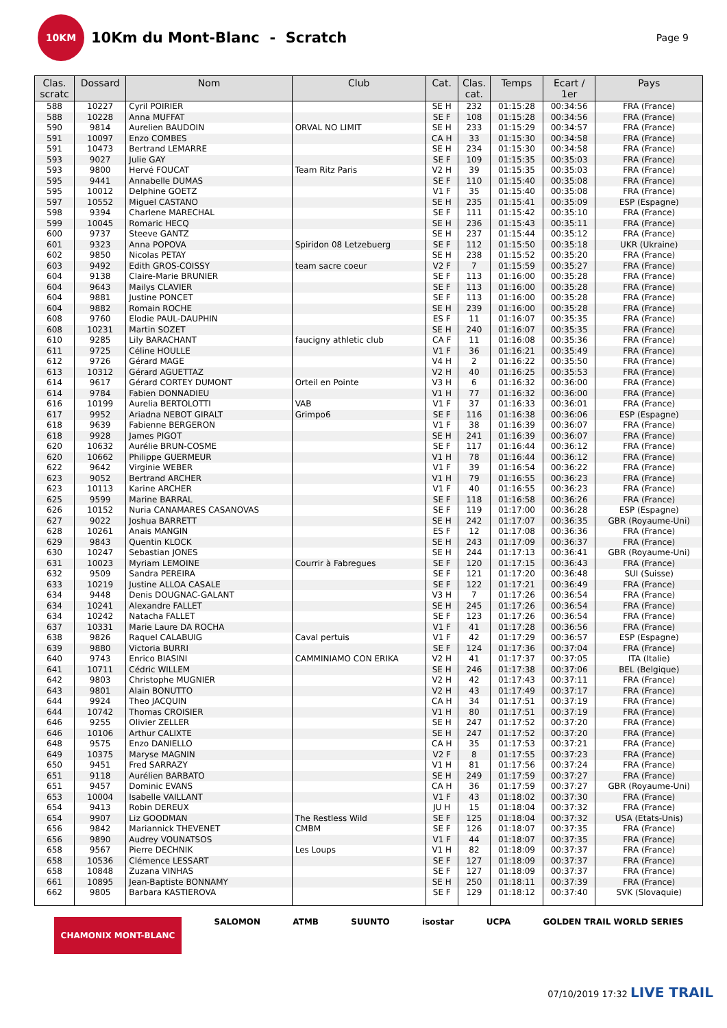10KM
10Km du Mont-Blanc - Scratch
Page 9
| Clas. scratc | Dossard | Nom | Club | Cat. | Clas. cat. | Temps | Ecart / 1er | Pays |
| --- | --- | --- | --- | --- | --- | --- | --- | --- |
| 588 | 10227 | Cyril POIRIER | | SE H | 232 | 01:15:28 | 00:34:56 | FRA (France) |
| 588 | 10228 | Anna MUFFAT | | SE F | 108 | 01:15:28 | 00:34:56 | FRA (France) |
| 590 | 9814 | Aurelien BAUDOIN | ORVAL NO LIMIT | SE H | 233 | 01:15:29 | 00:34:57 | FRA (France) |
| 591 | 10097 | Enzo COMBES | | CA H | 33 | 01:15:30 | 00:34:58 | FRA (France) |
| 591 | 10473 | Bertrand LEMARRE | | SE H | 234 | 01:15:30 | 00:34:58 | FRA (France) |
| 593 | 9027 | Julie GAY | | SE F | 109 | 01:15:35 | 00:35:03 | FRA (France) |
| 593 | 9800 | Hervé FOUCAT | Team Ritz Paris | V2 H | 39 | 01:15:35 | 00:35:03 | FRA (France) |
| 595 | 9441 | Annabelle DUMAS | | SE F | 110 | 01:15:40 | 00:35:08 | FRA (France) |
| 595 | 10012 | Delphine GOETZ | | V1 F | 35 | 01:15:40 | 00:35:08 | FRA (France) |
| 597 | 10552 | Miguel CASTANO | | SE H | 235 | 01:15:41 | 00:35:09 | ESP (Espagne) |
| 598 | 9394 | Charlene MARECHAL | | SE F | 111 | 01:15:42 | 00:35:10 | FRA (France) |
| 599 | 10045 | Romaric HECQ | | SE H | 236 | 01:15:43 | 00:35:11 | FRA (France) |
| 600 | 9737 | Steeve GANTZ | | SE H | 237 | 01:15:44 | 00:35:12 | FRA (France) |
| 601 | 9323 | Anna POPOVA | Spiridon 08 Letzebuerg | SE F | 112 | 01:15:50 | 00:35:18 | UKR (Ukraine) |
| 602 | 9850 | Nicolas PETAY | | SE H | 238 | 01:15:52 | 00:35:20 | FRA (France) |
| 603 | 9492 | Edith GROS-COISSY | team sacre coeur | V2 F | 7 | 01:15:59 | 00:35:27 | FRA (France) |
| 604 | 9138 | Claire-Marie BRUNIER | | SE F | 113 | 01:16:00 | 00:35:28 | FRA (France) |
| 604 | 9643 | Mailys CLAVIER | | SE F | 113 | 01:16:00 | 00:35:28 | FRA (France) |
| 604 | 9881 | Justine PONCET | | SE F | 113 | 01:16:00 | 00:35:28 | FRA (France) |
| 604 | 9882 | Romain ROCHE | | SE H | 239 | 01:16:00 | 00:35:28 | FRA (France) |
| 608 | 9760 | Elodie PAUL-DAUPHIN | | ES F | 11 | 01:16:07 | 00:35:35 | FRA (France) |
| 608 | 10231 | Martin SOZET | | SE H | 240 | 01:16:07 | 00:35:35 | FRA (France) |
| 610 | 9285 | Lily BARACHANT | faucigny athletic club | CA F | 11 | 01:16:08 | 00:35:36 | FRA (France) |
| 611 | 9725 | Céline HOULLE | | V1 F | 36 | 01:16:21 | 00:35:49 | FRA (France) |
| 612 | 9726 | Gérard MAGE | | V4 H | 2 | 01:16:22 | 00:35:50 | FRA (France) |
| 613 | 10312 | Gérard AGUETTAZ | | V2 H | 40 | 01:16:25 | 00:35:53 | FRA (France) |
| 614 | 9617 | Gérard CORTEY DUMONT | Orteil en Pointe | V3 H | 6 | 01:16:32 | 00:36:00 | FRA (France) |
| 614 | 9784 | Fabien DONNADIEU | | V1 H | 77 | 01:16:32 | 00:36:00 | FRA (France) |
| 616 | 10199 | Aurelia BERTOLOTTI | VAB | V1 F | 37 | 01:16:33 | 00:36:01 | FRA (France) |
| 617 | 9952 | Ariadna NEBOT GIRALT | Grimpo6 | SE F | 116 | 01:16:38 | 00:36:06 | ESP (Espagne) |
| 618 | 9639 | Fabienne BERGERON | | V1 F | 38 | 01:16:39 | 00:36:07 | FRA (France) |
| 618 | 9928 | James PIGOT | | SE H | 241 | 01:16:39 | 00:36:07 | FRA (France) |
| 620 | 10632 | Aurélie BRUN-COSME | | SE F | 117 | 01:16:44 | 00:36:12 | FRA (France) |
| 620 | 10662 | Philippe GUERMEUR | | V1 H | 78 | 01:16:44 | 00:36:12 | FRA (France) |
| 622 | 9642 | Virginie WEBER | | V1 F | 39 | 01:16:54 | 00:36:22 | FRA (France) |
| 623 | 9052 | Bertrand ARCHER | | V1 H | 79 | 01:16:55 | 00:36:23 | FRA (France) |
| 623 | 10113 | Karine ARCHER | | V1 F | 40 | 01:16:55 | 00:36:23 | FRA (France) |
| 625 | 9599 | Marine BARRAL | | SE F | 118 | 01:16:58 | 00:36:26 | FRA (France) |
| 626 | 10152 | Nuria CANAMARES CASANOVAS | | SE F | 119 | 01:17:00 | 00:36:28 | ESP (Espagne) |
| 627 | 9022 | Joshua BARRETT | | SE H | 242 | 01:17:07 | 00:36:35 | GBR (Royaume-Uni) |
| 628 | 10261 | Anais MANGIN | | ES F | 12 | 01:17:08 | 00:36:36 | FRA (France) |
| 629 | 9843 | Quentin KLOCK | | SE H | 243 | 01:17:09 | 00:36:37 | FRA (France) |
| 630 | 10247 | Sebastian JONES | | SE H | 244 | 01:17:13 | 00:36:41 | GBR (Royaume-Uni) |
| 631 | 10023 | Myriam LEMOINE | Courrir à Fabregues | SE F | 120 | 01:17:15 | 00:36:43 | FRA (France) |
| 632 | 9509 | Sandra PEREIRA | | SE F | 121 | 01:17:20 | 00:36:48 | SUI (Suisse) |
| 633 | 10219 | Justine ALLOA CASALE | | SE F | 122 | 01:17:21 | 00:36:49 | FRA (France) |
| 634 | 9448 | Denis DOUGNAC-GALANT | | V3 H | 7 | 01:17:26 | 00:36:54 | FRA (France) |
| 634 | 10241 | Alexandre FALLET | | SE H | 245 | 01:17:26 | 00:36:54 | FRA (France) |
| 634 | 10242 | Natacha FALLET | | SE F | 123 | 01:17:26 | 00:36:54 | FRA (France) |
| 637 | 10331 | Marie Laure DA ROCHA | | V1 F | 41 | 01:17:28 | 00:36:56 | FRA (France) |
| 638 | 9826 | Raquel CALABUIG | Caval pertuis | V1 F | 42 | 01:17:29 | 00:36:57 | ESP (Espagne) |
| 639 | 9880 | Victoria BURRI | | SE F | 124 | 01:17:36 | 00:37:04 | FRA (France) |
| 640 | 9743 | Enrico BIASINI | CAMMINIAMO CON ERIKA | V2 H | 41 | 01:17:37 | 00:37:05 | ITA (Italie) |
| 641 | 10711 | Cédric WILLEM | | SE H | 246 | 01:17:38 | 00:37:06 | BEL (Belgique) |
| 642 | 9803 | Christophe MUGNIER | | V2 H | 42 | 01:17:43 | 00:37:11 | FRA (France) |
| 643 | 9801 | Alain BONUTTO | | V2 H | 43 | 01:17:49 | 00:37:17 | FRA (France) |
| 644 | 9924 | Theo JACQUIN | | CA H | 34 | 01:17:51 | 00:37:19 | FRA (France) |
| 644 | 10742 | Thomas CROISIER | | V1 H | 80 | 01:17:51 | 00:37:19 | FRA (France) |
| 646 | 9255 | Olivier ZELLER | | SE H | 247 | 01:17:52 | 00:37:20 | FRA (France) |
| 646 | 10106 | Arthur CALIXTE | | SE H | 247 | 01:17:52 | 00:37:20 | FRA (France) |
| 648 | 9575 | Enzo DANIELLO | | CA H | 35 | 01:17:53 | 00:37:21 | FRA (France) |
| 649 | 10375 | Maryse MAGNIN | | V2 F | 8 | 01:17:55 | 00:37:23 | FRA (France) |
| 650 | 9451 | Fred SARRAZY | | V1 H | 81 | 01:17:56 | 00:37:24 | FRA (France) |
| 651 | 9118 | Aurélien BARBATO | | SE H | 249 | 01:17:59 | 00:37:27 | FRA (France) |
| 651 | 9457 | Dominic EVANS | | CA H | 36 | 01:17:59 | 00:37:27 | GBR (Royaume-Uni) |
| 653 | 10004 | Isabelle VAILLANT | | V1 F | 43 | 01:18:02 | 00:37:30 | FRA (France) |
| 654 | 9413 | Robin DEREUX | | JU H | 15 | 01:18:04 | 00:37:32 | FRA (France) |
| 654 | 9907 | Liz GOODMAN | The Restless Wild | SE F | 125 | 01:18:04 | 00:37:32 | USA (Etats-Unis) |
| 656 | 9842 | Mariannick THEVENET | CMBM | SE F | 126 | 01:18:07 | 00:37:35 | FRA (France) |
| 656 | 9890 | Audrey VOUNATSOS | | V1 F | 44 | 01:18:07 | 00:37:35 | FRA (France) |
| 658 | 9567 | Pierre DECHNIK | Les Loups | V1 H | 82 | 01:18:09 | 00:37:37 | FRA (France) |
| 658 | 10536 | Clémence LESSART | | SE F | 127 | 01:18:09 | 00:37:37 | FRA (France) |
| 658 | 10848 | Zuzana VINHAS | | SE F | 127 | 01:18:09 | 00:37:37 | FRA (France) |
| 661 | 10895 | Jean-Baptiste BONNAMY | | SE H | 250 | 01:18:11 | 00:37:39 | FRA (France) |
| 662 | 9805 | Barbara KASTIEROVA | | SE F | 129 | 01:18:12 | 00:37:40 | SVK (Slovaquie) |
CHAMONIX MONT-BLANC SALOMON ATMB SUUNTO isostar UCPA GOLDEN TRAIL WORLD SERIES
07/10/2019 17:32 LIVE TRAIL